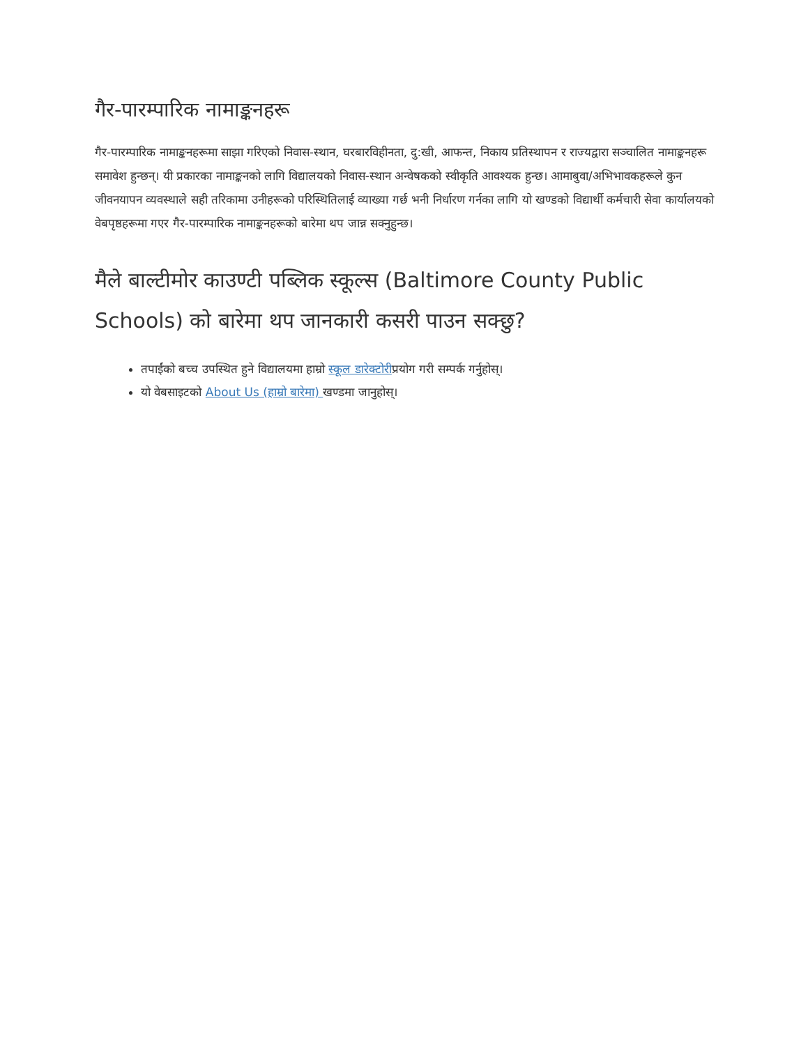गैर-पारम्पारिक नामाङ्कनहरू
गैर-पारम्पारिक नामाङ्कनहरूमा साझा गरिएको निवास-स्थान, घरबारविहीनता, दु:खी, आफन्त, निकाय प्रतिस्थापन र राज्यद्वारा सञ्चालित नामाङ्कनहरू समावेश हुन्छन्। यी प्रकारका नामाङ्कनको लागि विद्यालयको निवास-स्थान अन्वेषकको स्वीकृति आवश्यक हुन्छ। आमाबुवा/अभिभावकहरूले कुन जीवनयापन व्यवस्थाले सही तरिकामा उनीहरूको परिस्थितिलाई व्याख्या गर्छ भनी निर्धारण गर्नका लागि यो खण्डको विद्यार्थी कर्मचारी सेवा कार्यालयको वेबपृष्ठहरूमा गएर गैर-पारम्पारिक नामाङ्कनहरूको बारेमा थप जान्न सक्नुहुन्छ।
मैले बाल्टीमोर काउण्टी पब्लिक स्कूल्स (Baltimore County Public Schools) को बारेमा थप जानकारी कसरी पाउन सक्छु?
तपाईंको बच्च उपस्थित हुने विद्यालयमा हाम्रो स्कूल डारेक्टोरीप्रयोग गरी सम्पर्क गर्नुहोस्।
यो वेबसाइटको About Us (हाम्रो बारेमा) खण्डमा जानुहोस्।